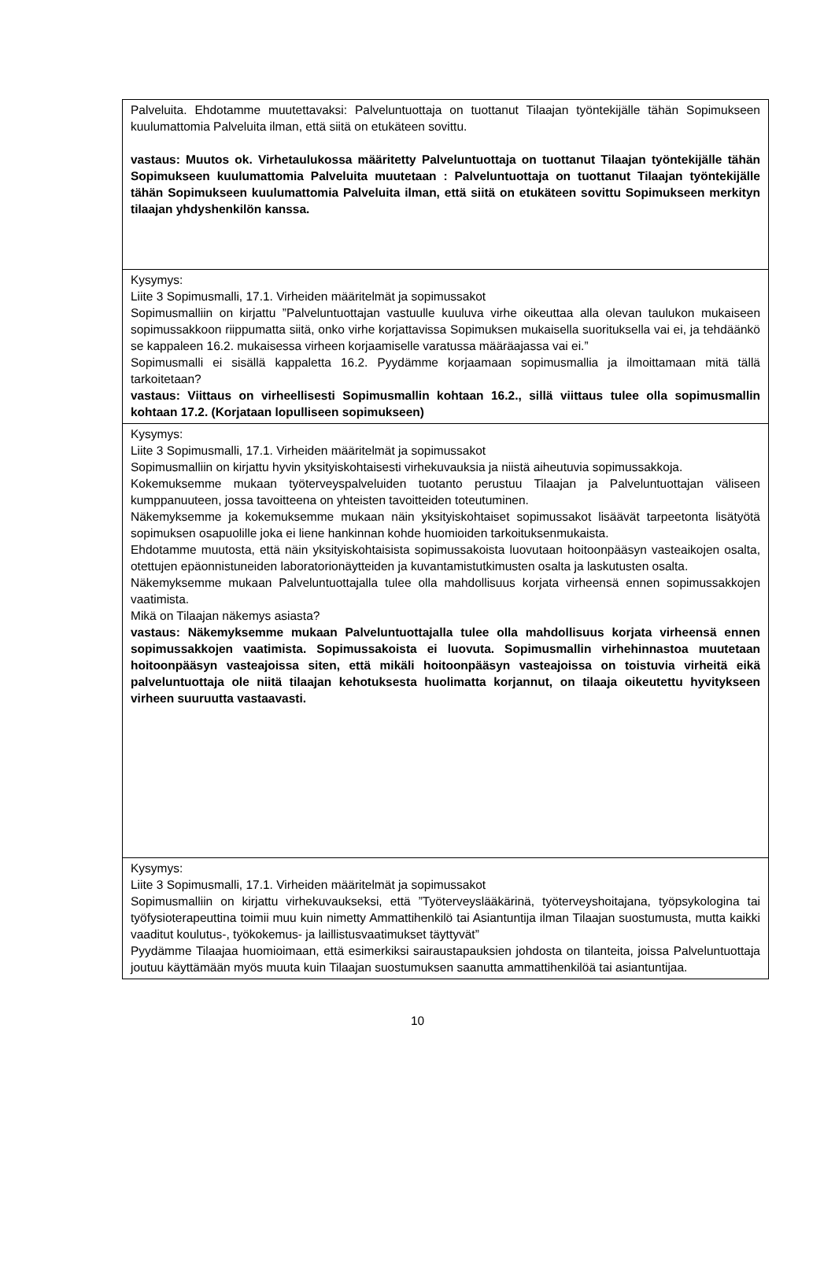| Palveluita. Ehdotamme muutettavaksi: Palveluntuottaja on tuottanut Tilaajan työntekijälle tähän Sopimukseen kuulumattomia Palveluita ilman, että siitä on etukäteen sovittu. vastaus: Muutos ok. Virhetaulukossa määritetty Palveluntuottaja on tuottanut Tilaajan työntekijälle tähän Sopimukseen kuulumattomia Palveluita muutetaan : Palveluntuottaja on tuottanut Tilaajan työntekijälle tähän Sopimukseen kuulumattomia Palveluita ilman, että siitä on etukäteen sovittu Sopimukseen merkityn tilaajan yhdyshenkilön kanssa. |
| Kysymys: Liite 3 Sopimusmalli, 17.1. Virheiden määritelmät ja sopimussakot Sopimusmalliin on kirjattu ”Palveluntuottajan vastuulle kuuluva virhe oikeuttaa alla olevan taulukon mukaiseen sopimussakkoon riippumatta siitä, onko virhe korjattavissa Sopimuksen mukaisella suorituksella vai ei, ja tehdäänkö se kappaleen 16.2. mukaisessa virheen korjaamiselle varatussa määräajassa vai ei.” Sopimusmalli ei sisällä kappaletta 16.2. Pyydämme korjaamaan sopimusmallia ja ilmoittamaan mitä tällä tarkoitetaan? vastaus: Viittaus on virheellisesti Sopimusmallin kohtaan 16.2., sillä viittaus tulee olla sopimusmallin kohtaan 17.2. (Korjataan lopulliseen sopimukseen) |
| Kysymys: Liite 3 Sopimusmalli, 17.1. Virheiden määritelmät ja sopimussakot Sopimusmalliin on kirjattu hyvin yksityiskohtaisesti virhekuvauksia ja niistä aiheutuvia sopimussakkoja. Kokemuksemme mukaan työterveyspalveluiden tuotanto perustuu Tilaajan ja Palveluntuottajan väliseen kumppanuuteen, jossa tavoitteena on yhteisten tavoitteiden toteutuminen. Näkemyksemme ja kokemuksemme mukaan näin yksityiskohtaiset sopimussakot lisäävät tarpeetonta lisätyötä sopimuksen osapuolille joka ei liene hankinnan kohde huomioiden tarkoituksenmukaista. Ehdotamme muutosta, että näin yksityiskohtaisista sopimussakoista luovutaan hoitoonpääsyn vasteaikojen osalta, otettujen epäonnistuneiden laboratorionäytteiden ja kuvantamistutkimusten osalta ja laskutusten osalta. Näkemyksemme mukaan Palveluntuottajalla tulee olla mahdollisuus korjata virheensä ennen sopimussakkojen vaatimista. Mikä on Tilaajan näkemys asiasta? vastaus: Näkemyksemme mukaan Palveluntuottajalla tulee olla mahdollisuus korjata virheensä ennen sopimussakkojen vaatimista. Sopimussakoista ei luovuta. Sopimusmallin virhehinnastoa muutetaan hoitoonpääsyn vasteajoissa siten, että mikäli hoitoonpääsyn vasteajoissa on toistuvia virheitä eikä palveluntuottaja ole niitä tilaajan kehotuksesta huolimatta korjannut, on tilaaja oikeutettu hyvitykseen virheen suuruutta vastaavasti. |
| Kysymys: Liite 3 Sopimusmalli, 17.1. Virheiden määritelmät ja sopimussakot Sopimusmalliin on kirjattu virhekuvaukseksi, että ”Työterveyslääkärinä, työterveyshoitajana, työpsykologina tai työfysioterapeuttina toimii muu kuin nimetty Ammattihenkilö tai Asiantuntija ilman Tilaajan suostumusta, mutta kaikki vaaditut koulutus-, työkokemus- ja laillistusvaatimukset täyttyvät” Pyydämme Tilaajaa huomioimaan, että esimerkiksi sairaustapauksien johdosta on tilanteita, joissa Palveluntuottaja joutuu käyttämään myös muuta kuin Tilaajan suostumuksen saanutta ammattihenkilöä tai asiantuntijaa. |
10